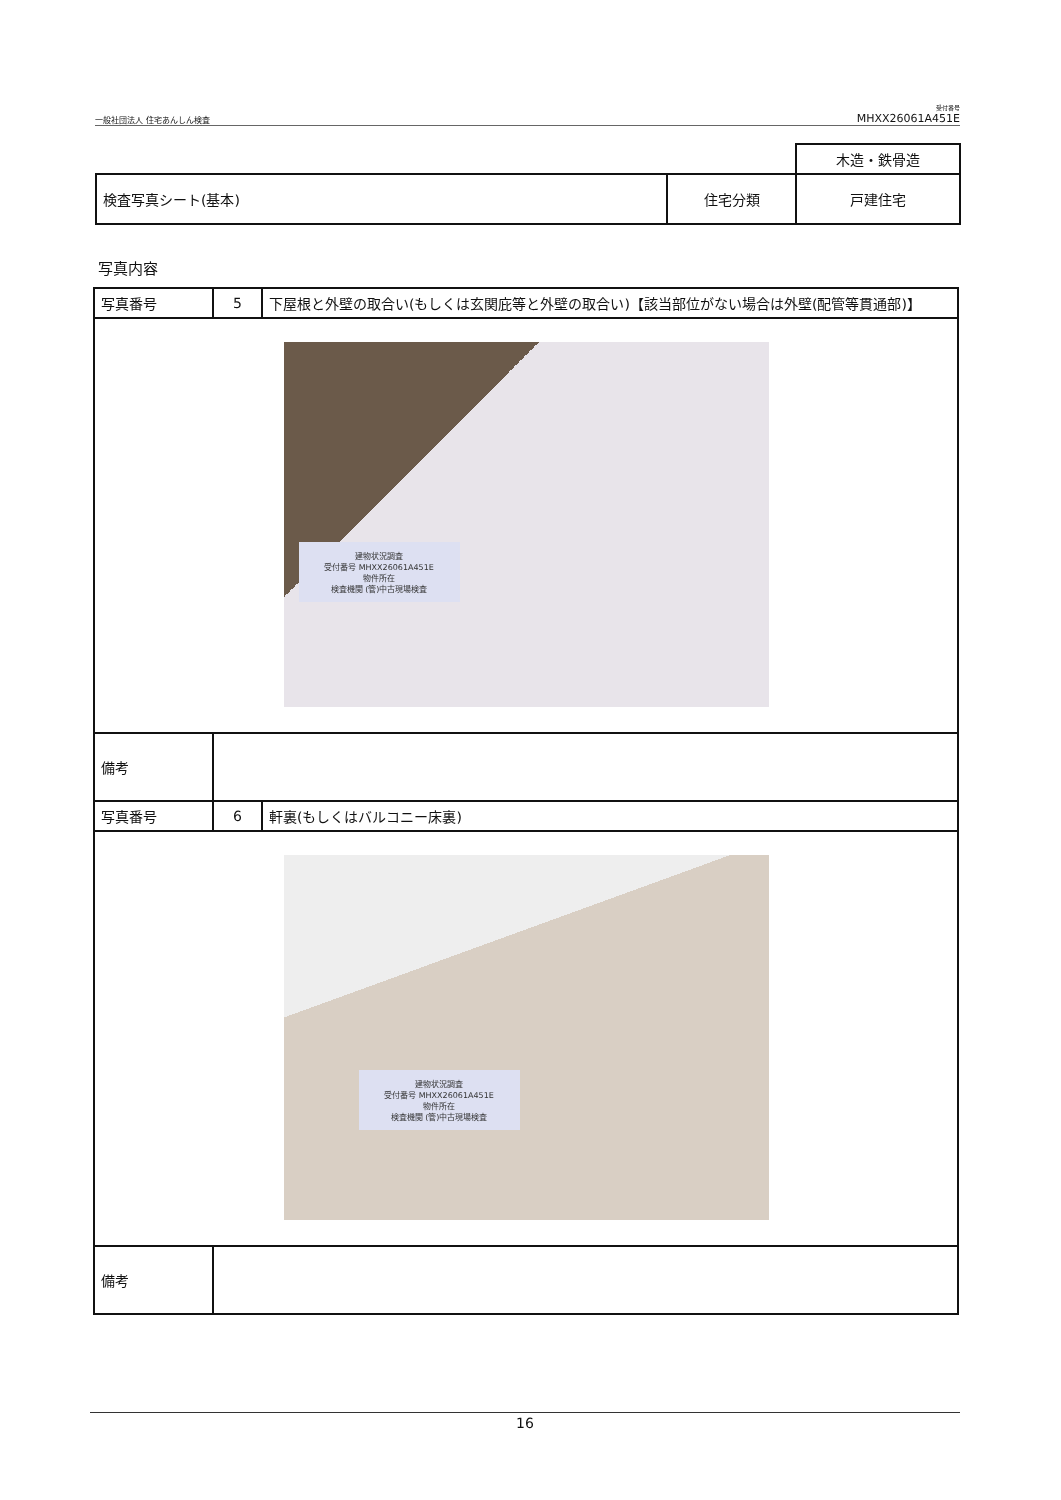一般社団法人 住宅あんしん検査
受付番号
MHXX26061A451E
| | | 木造・鉄骨造 |
| 検査写真シート(基本) | 住宅分類 | 戸建住宅 |
写真内容
| 写真番号 | 5 | 下屋根と外壁の取合い(もしくは玄関庇等と外壁の取合い)【該当部位がない場合は外壁(配管等貫通部)】 |
| 建物状況調査 受付番号 MHXX26061A451E 物件所在 検査機関 (管)中古現場検査 | | |
| 備考 | | |
| 写真番号 | 6 | 軒裏(もしくはバルコニー床裏) |
| 建物状況調査 受付番号 MHXX26061A451E 物件所在 検査機関 (管)中古現場検査 | | |
| 備考 | | |
16